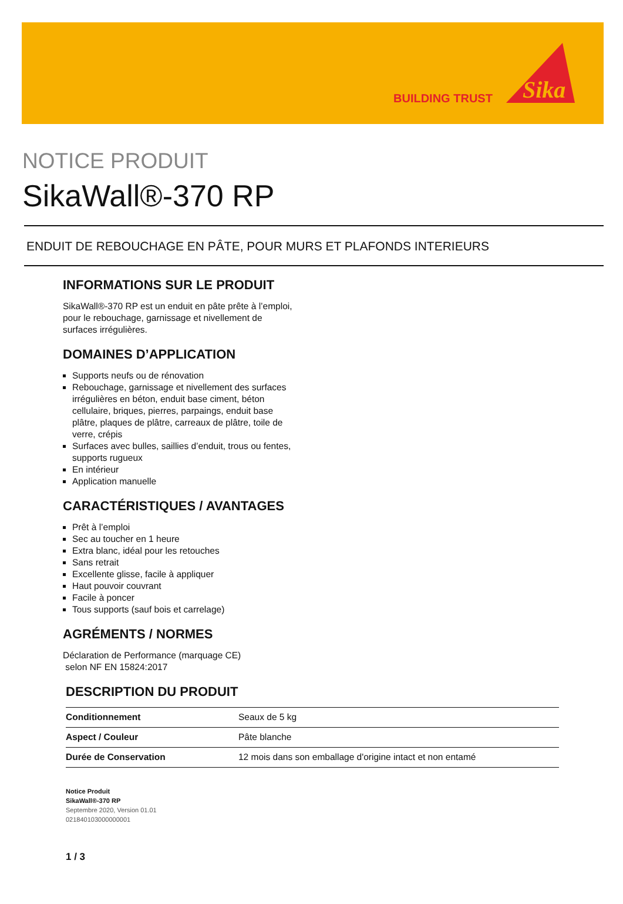BUILDING TRUST
Sika
NOTICE PRODUIT
SikaWall®-370 RP
ENDUIT DE REBOUCHAGE EN PÂTE, POUR MURS ET PLAFONDS INTERIEURS
INFORMATIONS SUR LE PRODUIT
SikaWall®-370 RP est un enduit en pâte prête à l’emploi, pour le rebouchage, garnissage et nivellement de surfaces irrégulières.
DOMAINES D’APPLICATION
Supports neufs ou de rénovation
Rebouchage, garnissage et nivellement des surfaces irrégulières en béton, enduit base ciment, béton cellulaire, briques, pierres, parpaings, enduit base plâtre, plaques de plâtre, carreaux de plâtre, toile de verre, crépis
Surfaces avec bulles, saillies d’enduit, trous ou fentes, supports rugueux
En intérieur
Application manuelle
CARACTÉRISTIQUES / AVANTAGES
Prêt à l’emploi
Sec au toucher en 1 heure
Extra blanc, idéal pour les retouches
Sans retrait
Excellente glisse, facile à appliquer
Haut pouvoir couvrant
Facile à poncer
Tous supports (sauf bois et carrelage)
AGRÉMENTS / NORMES
Déclaration de Performance (marquage CE)
selon NF EN 15824:2017
DESCRIPTION DU PRODUIT
| Conditionnement | Seaux de 5 kg |
| Aspect / Couleur | Pâte blanche |
| Durée de Conservation | 12 mois dans son emballage d'origine intact et non entamé |
Notice Produit
SikaWall®-370 RP
Septembre 2020, Version 01.01
021840103000000001
1 / 3